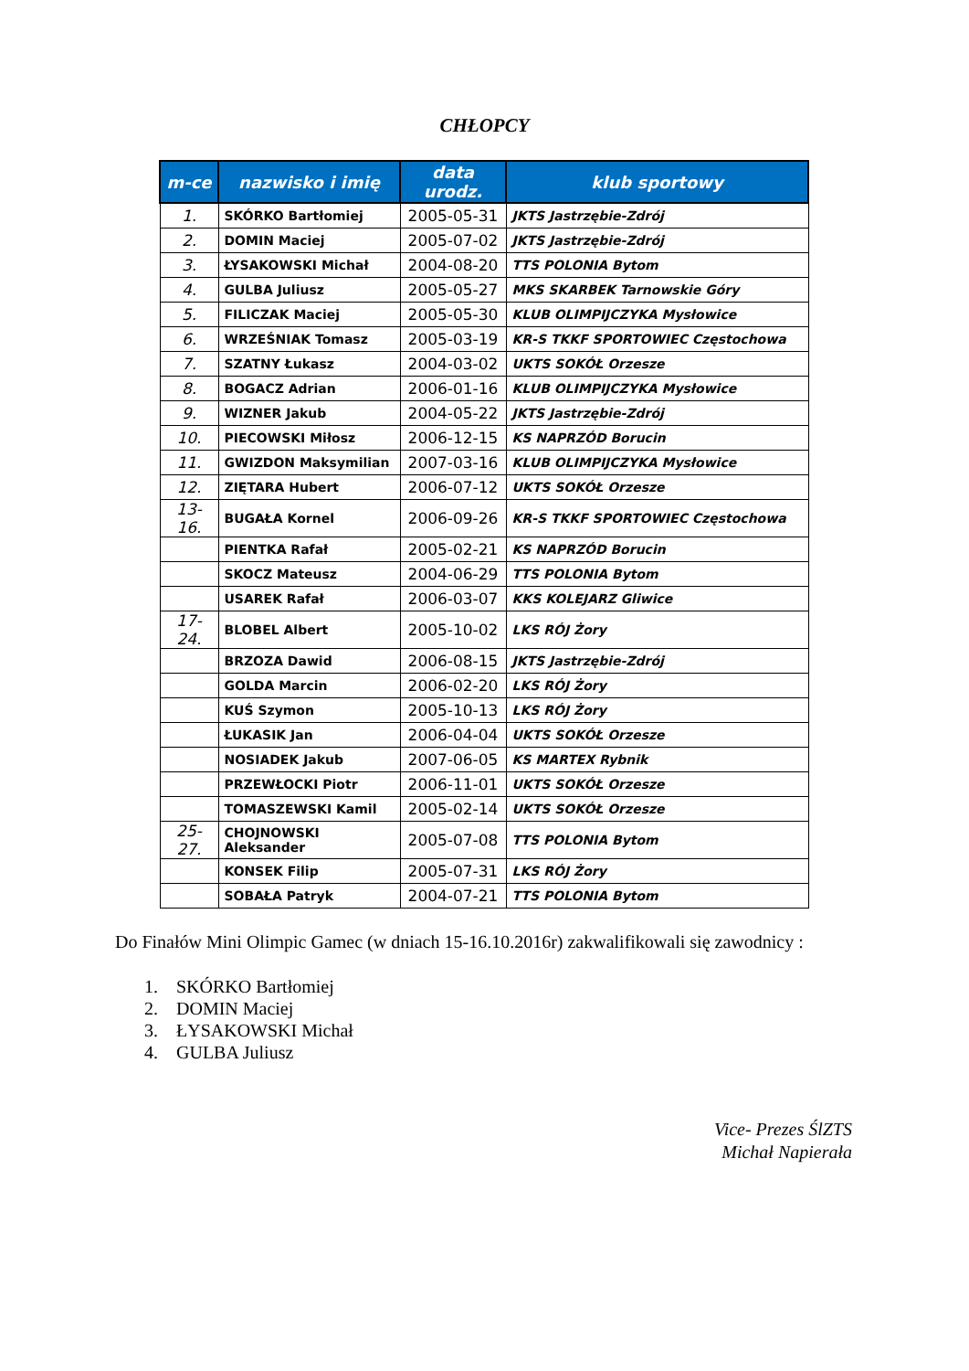CHŁOPCY
| m-ce | nazwisko i imię | data urodz. | klub sportowy |
| --- | --- | --- | --- |
| 1. | SKÓRKO Bartłomiej | 2005-05-31 | JKTS Jastrzębie-Zdrój |
| 2. | DOMIN Maciej | 2005-07-02 | JKTS Jastrzębie-Zdrój |
| 3. | ŁYSAKOWSKI Michał | 2004-08-20 | TTS POLONIA Bytom |
| 4. | GULBA Juliusz | 2005-05-27 | MKS SKARBEK Tarnowskie Góry |
| 5. | FILICZAK Maciej | 2005-05-30 | KLUB OLIMPIJCZYKA Mysłowice |
| 6. | WRZEŚNIAK Tomasz | 2005-03-19 | KR-S TKKF SPORTOWIEC Częstochowa |
| 7. | SZATNY Łukasz | 2004-03-02 | UKTS SOKÓŁ Orzesze |
| 8. | BOGACZ Adrian | 2006-01-16 | KLUB OLIMPIJCZYKA Mysłowice |
| 9. | WIZNER Jakub | 2004-05-22 | JKTS Jastrzębie-Zdrój |
| 10. | PIECOWSKI Miłosz | 2006-12-15 | KS NAPRZÓD Borucin |
| 11. | GWIZDON Maksymilian | 2007-03-16 | KLUB OLIMPIJCZYKA Mysłowice |
| 12. | ZIĘTARA Hubert | 2006-07-12 | UKTS SOKÓŁ Orzesze |
| 13-16. | BUGAŁA Kornel | 2006-09-26 | KR-S TKKF SPORTOWIEC Częstochowa |
| | PIENTKA Rafał | 2005-02-21 | KS NAPRZÓD Borucin |
| | SKOCZ Mateusz | 2004-06-29 | TTS POLONIA Bytom |
| | USAREK Rafał | 2006-03-07 | KKS KOLEJARZ Gliwice |
| 17-24. | BLOBEL Albert | 2005-10-02 | LKS RÓJ Żory |
| | BRZOZA Dawid | 2006-08-15 | JKTS Jastrzębie-Zdrój |
| | GOLDA Marcin | 2006-02-20 | LKS RÓJ Żory |
| | KUŚ Szymon | 2005-10-13 | LKS RÓJ Żory |
| | ŁUKASIK Jan | 2006-04-04 | UKTS SOKÓŁ Orzesze |
| | NOSIADEK Jakub | 2007-06-05 | KS MARTEX Rybnik |
| | PRZEWŁOCKI Piotr | 2006-11-01 | UKTS SOKÓŁ Orzesze |
| | TOMASZEWSKI Kamil | 2005-02-14 | UKTS SOKÓŁ Orzesze |
| 25-27. | CHOJNOWSKI Aleksander | 2005-07-08 | TTS POLONIA Bytom |
| | KONSEK Filip | 2005-07-31 | LKS RÓJ Żory |
| | SOBAŁA Patryk | 2004-07-21 | TTS POLONIA Bytom |
Do Finałów Mini Olimpic Gamec (w dniach 15-16.10.2016r) zakwalifikowali się zawodnicy :
1. SKÓRKO Bartłomiej
2. DOMIN Maciej
3. ŁYSAKOWSKI Michał
4. GULBA Juliusz
Vice- Prezes ŚlZTS
Michał Napierała